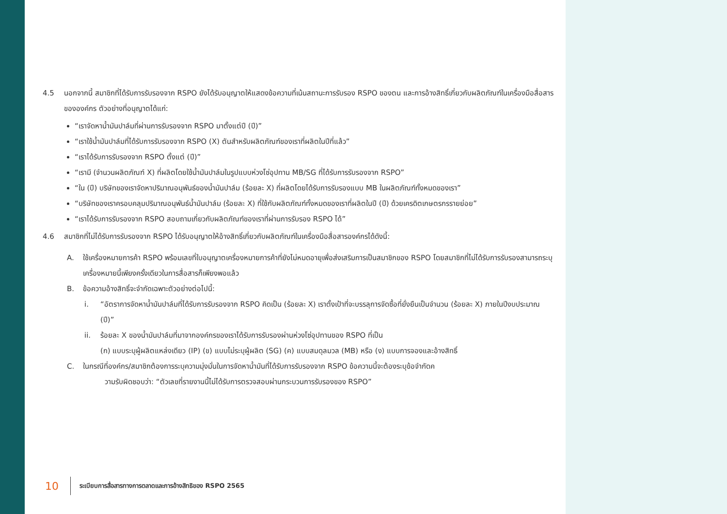4.5 นอกจากนี้ สมาชิกที่ได้รับการรับรองจาก RSPO ยังได้รับอนุญาตให้แสดงข้อความที่เน้นสถานะการรับรอง RSPO ของตน และการอ้างสิทธิ์เกี่ยวกับผลิตภัณฑ์ในเครื่องมือสื่อสารขององค์กร ตัวอย่างที่อนุญาตได้แก่:
“เราจัดหาน้ำมันปาล์มที่ผ่านการรับรองจาก RSPO มาตั้งแต่ปี (ปี)”
“เราใช้น้ำมันปาล์มที่ได้รับการรับรองจาก RSPO (X) ตันสำหรับผลิตภัณฑ์ของเราที่ผลิตในปีที่แล้ว”
“เราได้รับการรับรองจาก RSPO ตั้งแต่ (ปี)”
“เรามี (จำนวนผลิตภัณฑ์ X) ที่ผลิตโดยใช้น้ำมันปาล์มในรูปแบบห่วงโซ่อุปทาน MB/SG ที่ได้รับการรับรองจาก RSPO”
“ใน (ปี) บริษัทของเราจัดหาปริมาณอนุพันธ์ของน้ำมันปาล์ม (ร้อยละ X) ที่ผลิตโดยได้รับการรับรองแบบ MB ในผลิตภัณฑ์ทั้งหมดของเรา”
“บริษัทของเราครอบคลุมปริมาณอนุพันธ์น้ำมันปาล์ม (ร้อยละ X) ที่ใช้กับผลิตภัณฑ์ทั้งหมดของเราที่ผลิตในปี (ปี) ด้วยเครดิตเกษตรกรรายย่อย”
“เราได้รับการรับรองจาก RSPO สอบถามเกี่ยวกับผลิตภัณฑ์ของเราที่ผ่านการรับรอง RSPO ได้”
4.6 สมาชิกที่ไม่ได้รับการรับรองจาก RSPO ได้รับอนุญาตให้อ้างสิทธิ์เกี่ยวกับผลิตภัณฑ์ในเครื่องมือสื่อสารองค์กรได้ดังนี้:
A. ใช้เครื่องหมายการค้า RSPO พร้อมเลขที่ใบอนุญาตเครื่องหมายการค้าที่ยังไม่หมดอายุเพื่อส่งเสริมการเป็นสมาชิกของ RSPO โดยสมาชิกที่ไม่ได้รับการรับรองสามารถระบุเครื่องหมายนี้เพียงครั้งเดียวในการสื่อสารก็เพียงพอแล้ว
B. ข้อความอ้างสิทธิ์จะจำกัดเฉพาะตัวอย่างต่อไปนี้:
i. “อัตราการจัดหาน้ำมันปาล์มที่ได้รับการรับรองจาก RSPO คิดเป็น (ร้อยละ X) เราตั้งเป้าที่จะบรรลุการจัดซื้อที่ยั่งยืนเป็นจำนวน (ร้อยละ X) ภายในปีงบประมาณ (ปี)”
ii. ร้อยละ X ของน้ำมันปาล์มที่มาจากองค์กรของเราได้รับการรับรองผ่านห่วงโซ่อุปทานของ RSPO ที่เป็น
(ก) แบบระบุผู้ผลิตแหล่งเดียว (IP) (ข) แบบไม่ระบุผู้ผลิต (SG) (ค) แบบสมดุลมวล (MB) หรือ (ง) แบบการจองและอ้างสิทธิ์
C. ในกรณีที่องค์กร/สมาชิกต้องการระบุความมุ่งมั่นในการจัดหาน้ำมันที่ได้รับการรับรองจาก RSPO ข้อความนี้จะต้องระบุข้อจำกัดค
วามรับผิดชอบว่า: “ตัวเลขที่รายงานนี้ไม่ได้รับการตรวจสอบผ่านกระบวนการรับรองของ RSPO”
10
ระเบียบการสื่อสารทางการตลาดและการอ้างสิทธิของ RSPO 2565